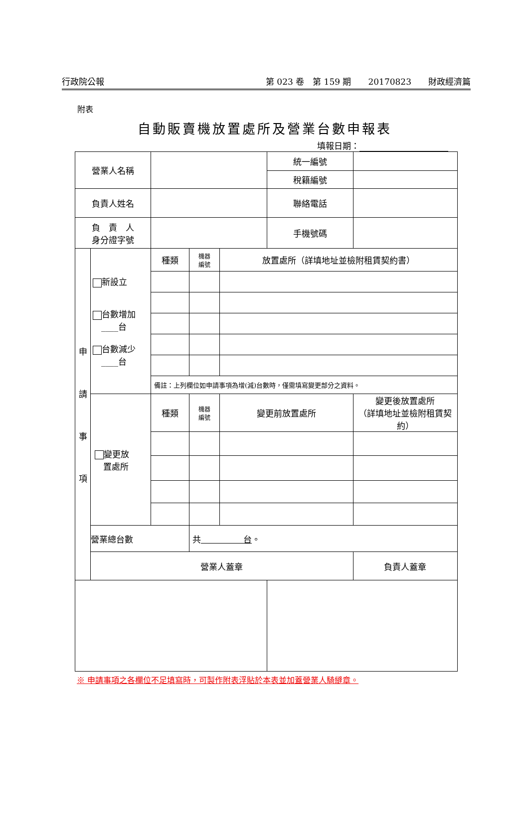行政院公報 第 023 卷　第 159 期　　20170823　　財政經濟篇
附表
自動販賣機放置處所及營業台數申報表
填報日期：
| 營業人名稱 | | | | | 統一編號 | | |
| | | | | | 稅籍編號 | | |
| 負責人姓名 | | | | | 聯絡電話 | | |
| 負 責 人 身分證字號 | | | | | 手機號碼 | | |
| 申 請 事 項 | 新設立 台數增加 ____台 台數減少 ____台 | 種類 | 機器 編號 | 放置處所（詳填地址並檢附租賃契約書） | | | |
| | | 備註：上列欄位如申請事項為增(減)台數時，僅需填寫變更部分之資料。 | | | | | |
| | 變更放 置處所 | 種類 | 機器 編號 | 變更前放置處所 | | 變更後放置處所 （詳填地址並檢附租賃契約） | |
| | 營業總台數 | | 共 台 。 | | | | |
| | 營業人蓋章 | | | | | 負責人蓋章 | |
※ 申請事項之各欄位不足填寫時，可製作附表浮貼於本表並加蓋營業人騎縫章。